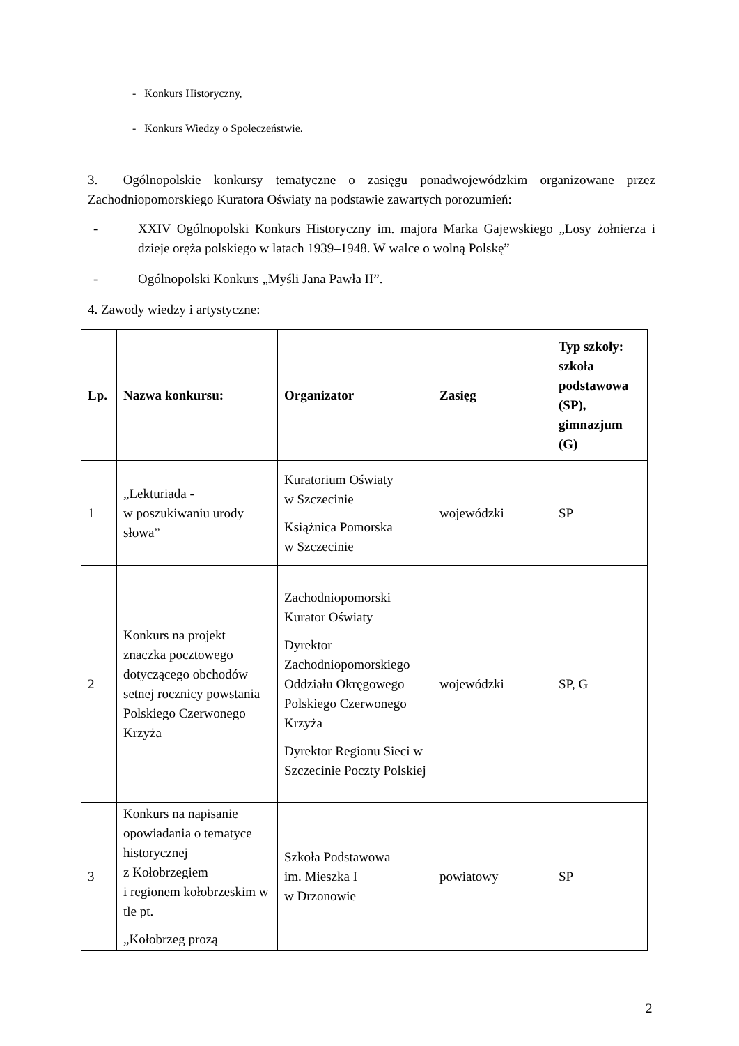- Konkurs Historyczny,
- Konkurs Wiedzy o Społeczeństwie.
3. Ogólnopolskie konkursy tematyczne o zasięgu ponadwojewódzkim organizowane przez Zachodniopomorskiego Kuratora Oświaty na podstawie zawartych porozumień:
- XXIV Ogólnopolski Konkurs Historyczny im. majora Marka Gajewskiego „Losy żołnierza i dzieje oręża polskiego w latach 1939–1948. W walce o wolną Polskę”
- Ogólnopolski Konkurs „Myśli Jana Pawła II”.
4. Zawody wiedzy i artystyczne:
| Lp. | Nazwa konkursu: | Organizator | Zasięg | Typ szkoły: szkoła podstawowa (SP), gimnazjum (G) |
| --- | --- | --- | --- | --- |
| 1 | „Lekturiada - w poszukiwaniu urody słowa” | Kuratorium Oświaty w Szczecinie Książnica Pomorska w Szczecinie | wojewódzki | SP |
| 2 | Konkurs na projekt znaczka pocztowego dotyczącego obchodów setnej rocznicy powstania Polskiego Czerwonego Krzyża | Zachodniopomorski Kurator Oświaty Dyrektor Zachodniopomorskiego Oddziału Okręgowego Polskiego Czerwonego Krzyża Dyrektor Regionu Sieci w Szczecinie Poczty Polskiej | wojewódzki | SP, G |
| 3 | Konkurs na napisanie opowiadania o tematyce historycznej z Kołobrzegiem i regionem kołobrzeskim w tle pt. „Kołobrzeg prozą | Szkoła Podstawowa im. Mieszka I w Drzonowie | powiatowy | SP |
2